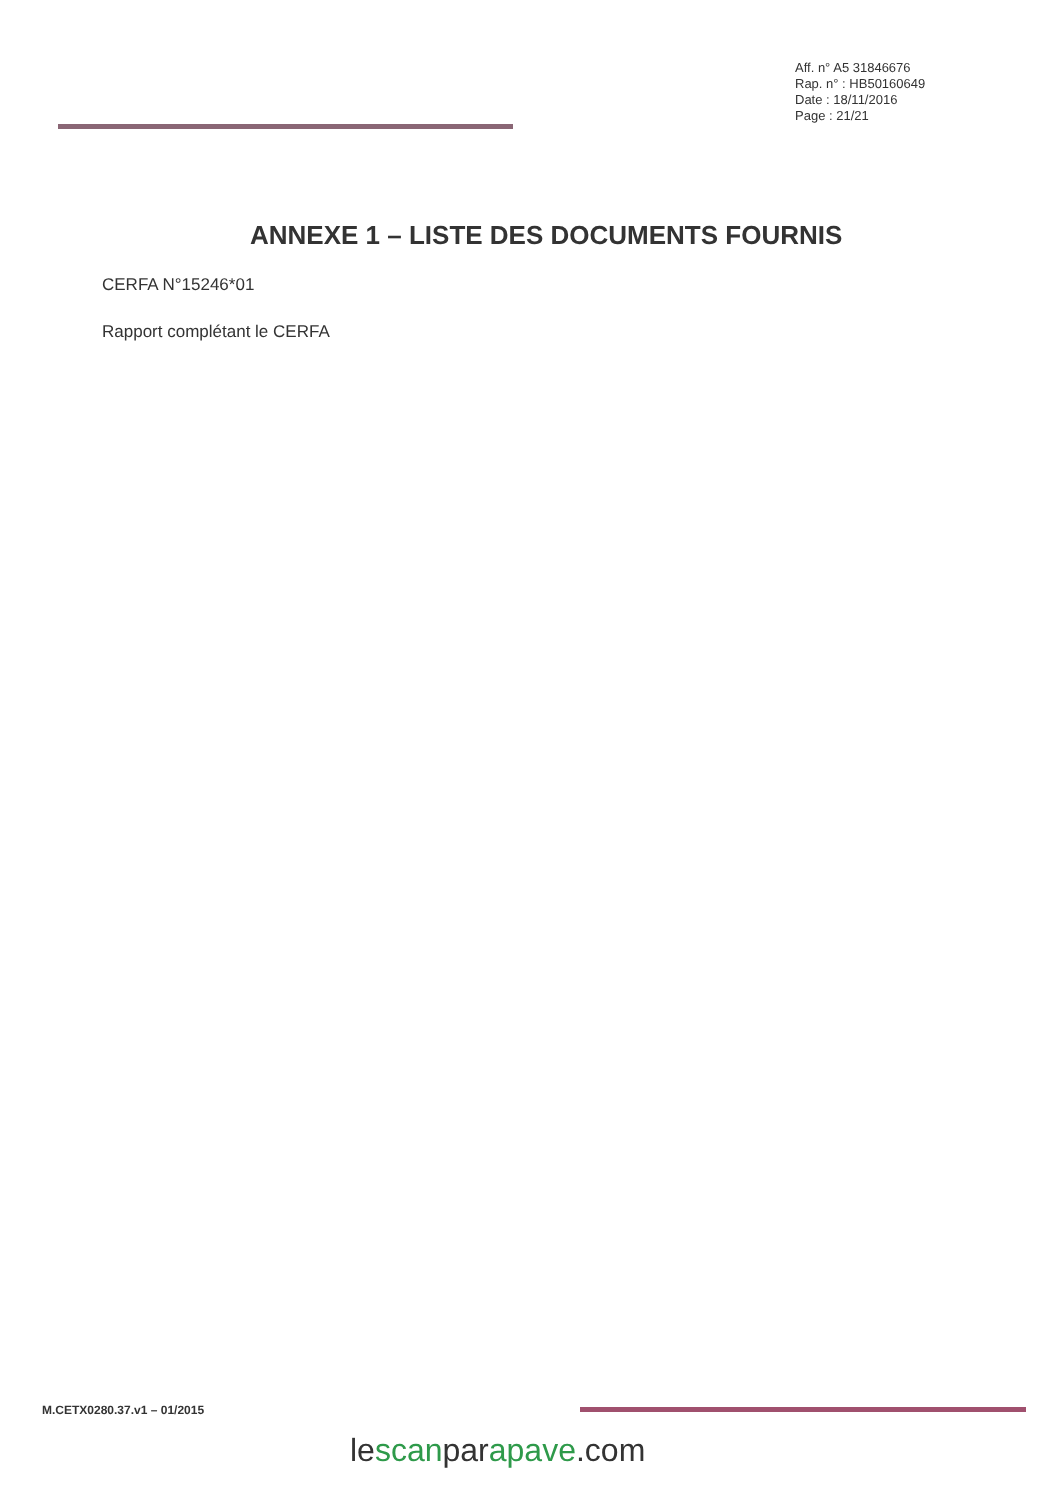Aff. n° A5 31846676
Rap. n° : HB50160649
Date : 18/11/2016
Page : 21/21
ANNEXE 1 – LISTE DES DOCUMENTS FOURNIS
CERFA N°15246*01
Rapport complétant le CERFA
M.CETX0280.37.v1 – 01/2015
lescanparapave.com